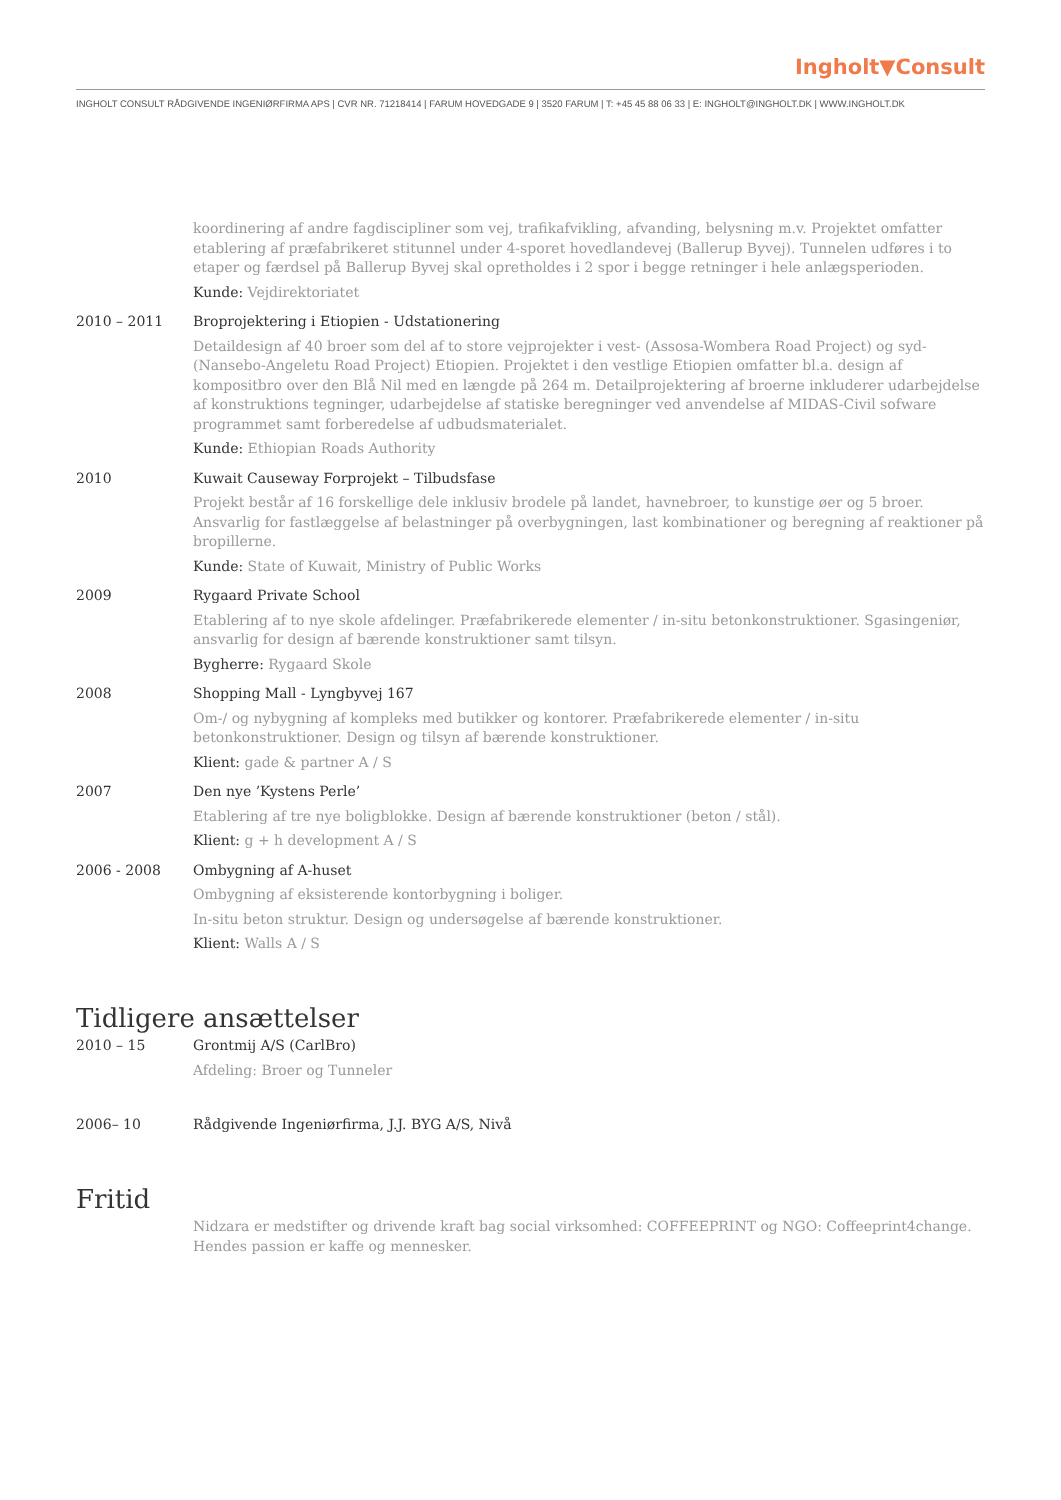Ingholt▼Consult
INGHOLT CONSULT RÅDGIVENDE INGENIØRFIRMA APS | CVR NR. 71218414 | FARUM HOVEDGADE 9 | 3520 FARUM | T: +45 45 88 06 33 | E: INGHOLT@INGHOLT.DK | WWW.INGHOLT.DK
koordinering af andre fagdiscipliner som vej, trafikafvikling, afvanding, belysning m.v. Projektet omfatter etablering af præfabrikeret stitunnel under 4-sporet hovedlandevej (Ballerup Byvej). Tunnelen udføres i to etaper og færdsel på Ballerup Byvej skal opretholdes i 2 spor i begge retninger i hele anlægsperioden.
Kunde: Vejdirektoriatet
2010 – 2011 Broprojektering i Etiopien - Udstationering
Detaildesign af 40 broer som del af to store vejprojekter i vest- (Assosa-Wombera Road Project) og syd- (Nansebo-Angeletu Road Project) Etiopien. Projektet i den vestlige Etiopien omfatter bl.a. design af kompositbro over den Blå Nil med en længde på 264 m. Detailprojektering af broerne inkluderer udarbejdelse af konstruktions tegninger, udarbejdelse af statiske beregninger ved anvendelse af MIDAS-Civil sofware programmet samt forberedelse af udbudsmaterialet.
Kunde: Ethiopian Roads Authority
2010 Kuwait Causeway Forprojekt – Tilbudsfase
Projekt består af 16 forskellige dele inklusiv brodele på landet, havnebroer, to kunstige øer og 5 broer. Ansvarlig for fastlæggelse af belastninger på overbygningen, last kombinationer og beregning af reaktioner på bropillerne.
Kunde: State of Kuwait, Ministry of Public Works
2009 Rygaard Private School
Etablering af to nye skole afdelinger. Præfabrikerede elementer / in-situ betonkonstruktioner. Sgasingeniør, ansvarlig for design af bærende konstruktioner samt tilsyn.
Bygherre: Rygaard Skole
2008 Shopping Mall - Lyngbyvej 167
Om-/ og nybygning af kompleks med butikker og kontorer. Præfabrikerede elementer / in-situ betonkonstruktioner. Design og tilsyn af bærende konstruktioner.
Klient: gade & partner A / S
2007 Den nye ’Kystens Perle’
Etablering af tre nye boligblokke. Design af bærende konstruktioner (beton / stål).
Klient: g + h development A / S
2006 - 2008 Ombygning af A-huset
Ombygning af eksisterende kontorbygning i boliger.
In-situ beton struktur. Design og undersøgelse af bærende konstruktioner.
Klient: Walls A / S
Tidligere ansættelser
2010 – 15 Grontmij A/S (CarlBro)
Afdeling: Broer og Tunneler
2006– 10 Rådgivende Ingeniørfirma, J.J. BYG A/S, Nivå
Fritid
Nidzara er medstifter og drivende kraft bag social virksomhed: COFFEEPRINT og NGO: Coffeeprint4change. Hendes passion er kaffe og mennesker.